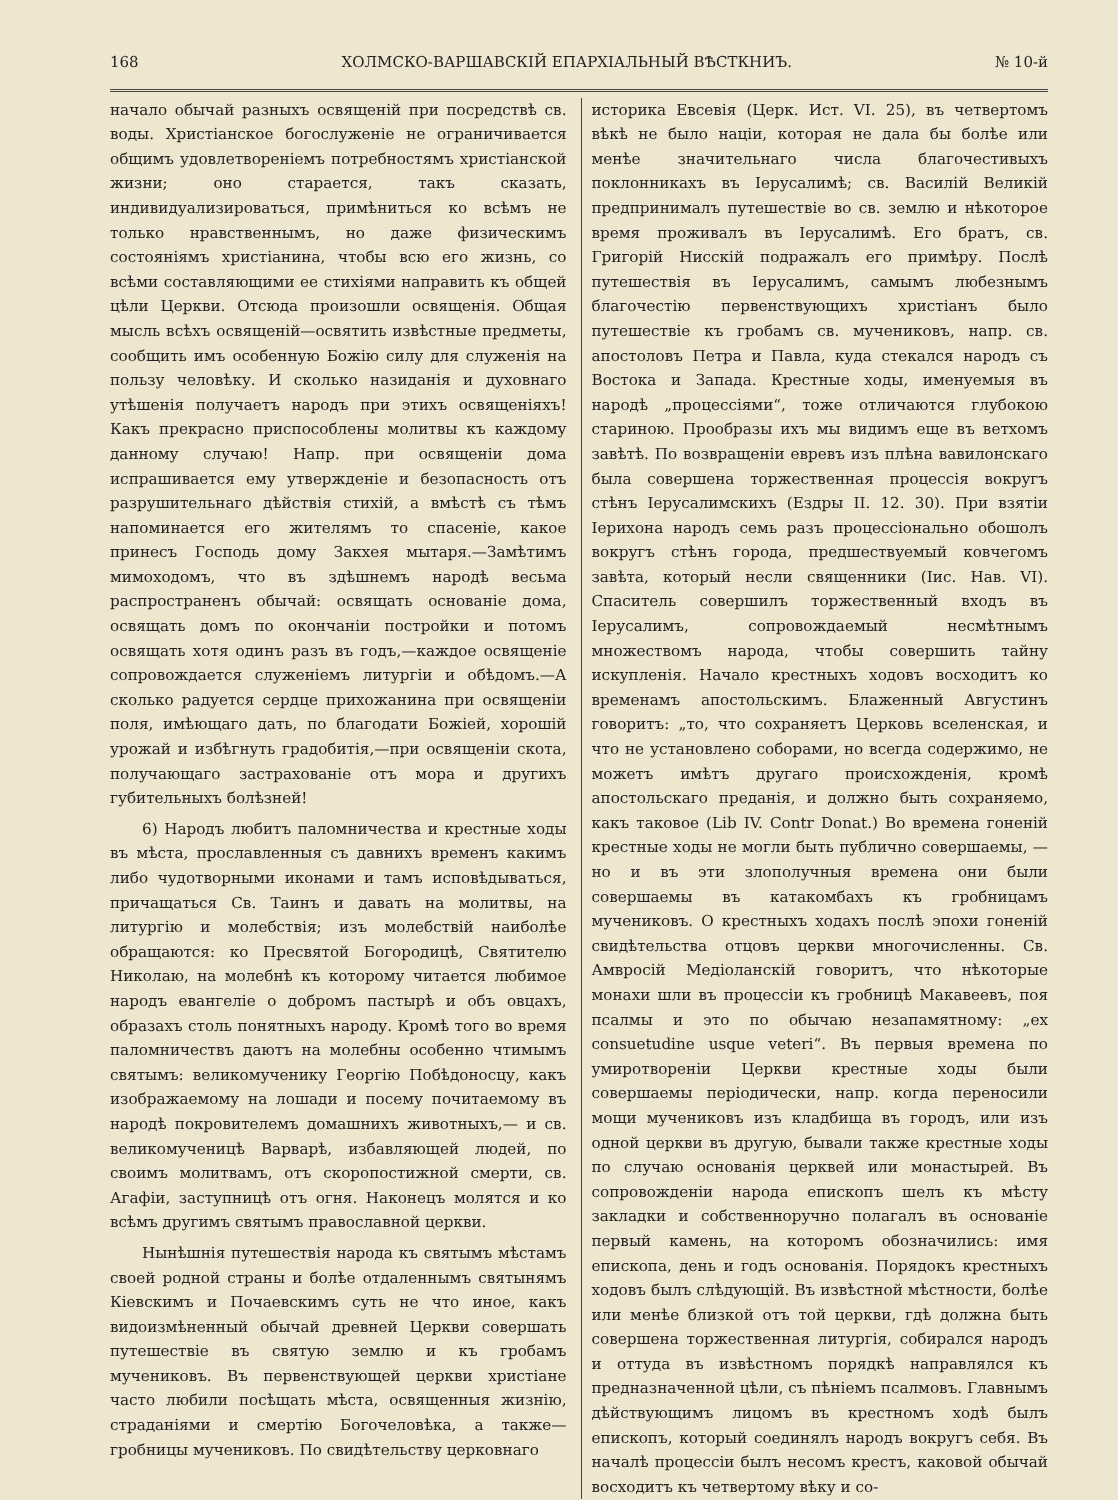168 ХОЛМСКО-ВАРШАВСКІЙ ЕПАРХІАЛЬНЫЙ ВѢСТКНИЪ. № 10-й
начало обычай разныхъ освященій при посредствѣ св. воды. Христіанское богослуженіе не ограничивается общимъ удовлетвореніемъ потребностямъ христіанской жизни; оно старается, такъ сказать, индивидуализироваться, примѣниться ко всѣмъ не только нравственнымъ, но даже физическимъ состояніямъ христіанина, чтобы всю его жизнь, со всѣми составляющими ее стихіями направить къ общей цѣли Церкви. Отсюда произошли освященія. Общая мысль всѣхъ освященій—освятить извѣстные предметы, сообщить имъ особенную Божію силу для служенія на пользу человѣку. И сколько назиданія и духовнаго утѣшенія получаетъ народъ при этихъ освященіяхъ! Какъ прекрасно приспособлены молитвы къ каждому данному случаю! Напр. при освященіи дома испрашивается ему утвержденіе и безопасность отъ разрушительнаго дѣйствія стихій, а вмѣстѣ съ тѣмъ напоминается его жителямъ то спасеніе, какое принесъ Господь дому Закхея мытаря.—Замѣтимъ мимоходомъ, что въ здѣшнемъ народѣ весьма распространенъ обычай: освящать основаніе дома, освящать домъ по окончаніи постройки и потомъ освящать хотя одинъ разъ въ годъ,—каждое освященіе сопровождается служеніемъ литургіи и обѣдомъ.—А сколько радуется сердце прихожанина при освященіи поля, имѣющаго дать, по благодати Божіей, хорошій урожай и избѣгнуть градобитія,—при освященіи скота, получающаго застрахованіе отъ мора и другихъ губительныхъ болѣзней!
6) Народъ любитъ паломничества и крестные ходы въ мѣста, прославленныя съ давнихъ временъ какимъ либо чудотворными иконами и тамъ исповѣдываться, причащаться Св. Таинъ и давать на молитвы, на литургію и молебствія; изъ молебствій наиболѣе обращаются: ко Пресвятой Богородицѣ, Святителю Николаю, на молебнѣ къ которому читается любимое народъ евангеліе о добромъ пастырѣ и объ овцахъ, образахъ столь понятныхъ народу. Кромѣ того во время паломничествъ даютъ на молебны особенно чтимымъ святымъ: великомученику Георгію Побѣдоносцу, какъ изображаемому на лошади и посему почитаемому въ народѣ покровителемъ домашнихъ животныхъ,— и св. великомученицѣ Варварѣ, избавляющей людей, по своимъ молитвамъ, отъ скоропостижной смерти, св. Агафіи, заступницѣ отъ огня. Наконецъ молятся и ко всѣмъ другимъ святымъ православной церкви.
Нынѣшнія путешествія народа къ святымъ мѣстамъ своей родной страны и болѣе отдаленнымъ святынямъ Кіевскимъ и Почаевскимъ суть не что иное, какъ видоизмѣненный обычай древней Церкви совершать путешествіе въ святую землю и къ гробамъ мучениковъ. Въ первенствующей церкви христіане часто любили посѣщать мѣста, освященныя жизнію, страданіями и смертію Богочеловѣка, а также—гробницы мучениковъ. По свидѣтельству церковнаго
историка Евсевія (Церк. Ист. VI. 25), въ четвертомъ вѣкѣ не было націи, которая не дала бы болѣе или менѣе значительнаго числа благочестивыхъ поклонникахъ въ Іерусалимѣ; св. Василій Великій предпринималъ путешествіе во св. землю и нѣкоторое время проживалъ въ Іерусалимѣ. Его братъ, св. Григорій Нисскій подражалъ его примѣру. Послѣ путешествія въ Іерусалимъ, самымъ любезнымъ благочестію первенствующихъ христіанъ было путешествіе къ гробамъ св. мучениковъ, напр. св. апостоловъ Петра и Павла, куда стекался народъ съ Востока и Запада. Крестные ходы, именуемыя въ народѣ „процессіями“, тоже отличаются глубокою стариною. Прообразы ихъ мы видимъ еще въ ветхомъ завѣтѣ. По возвращеніи евревъ изъ плѣна вавилонскаго была совершена торжественная процессія вокругъ стѣнъ Іерусалимскихъ (Ездры II. 12. 30). При взятіи Іерихона народъ семь разъ процессіонально обошолъ вокругъ стѣнъ города, предшествуемый ковчегомъ завѣта, который несли священники (Іис. Нав. VI). Спаситель совершилъ торжественный входъ въ Іерусалимъ, сопровождаемый несмѣтнымъ множествомъ народа, чтобы совершить тайну искупленія. Начало крестныхъ ходовъ восходитъ ко временамъ апостольскимъ. Блаженный Августинъ говоритъ: „то, что сохраняетъ Церковь вселенская, и что не установлено соборами, но всегда содержимо, не можетъ имѣтъ другаго происхожденія, кромѣ апостольскаго преданія, и должно быть сохраняемо, какъ таковое (Lib IV. Contr Donat.) Во времена гоненій крестные ходы не могли быть публично совершаемы, —но и въ эти злополучныя времена они были совершаемы въ катакомбахъ къ гробницамъ мучениковъ. О крестныхъ ходахъ послѣ эпохи гоненій свидѣтельства отцовъ церкви многочисленны. Св. Амвросій Медіоланскій говоритъ, что нѣкоторые монахи шли въ процессіи къ гробницѣ Макавеевъ, поя псалмы и это по обычаю незапамятному: „ex consuetudine usque veteri“. Въ первыя времена по умиротвореніи Церкви крестные ходы были совершаемы періодически, напр. когда переносили мощи мучениковъ изъ кладбища въ городъ, или изъ одной церкви въ другую, бывали также крестные ходы по случаю основанія церквей или монастырей. Въ сопровожденіи народа епископъ шелъ къ мѣсту закладки и собственноручно полагалъ въ основаніе первый камень, на которомъ обозначились: имя епископа, день и годъ основанія. Порядокъ крестныхъ ходовъ былъ слѣдующій. Въ извѣстной мѣстности, болѣе или менѣе близкой отъ той церкви, гдѣ должна быть совершена торжественная литургія, собирался народъ и оттуда въ извѣстномъ порядкѣ направлялся къ предназначенной цѣли, съ пѣніемъ псалмовъ. Главнымъ дѣйствующимъ лицомъ въ крестномъ ходѣ былъ епископъ, который соединялъ народъ вокругъ себя. Въ началѣ процессіи былъ несомъ крестъ, каковой обычай восходитъ къ четвертому вѣку и со-